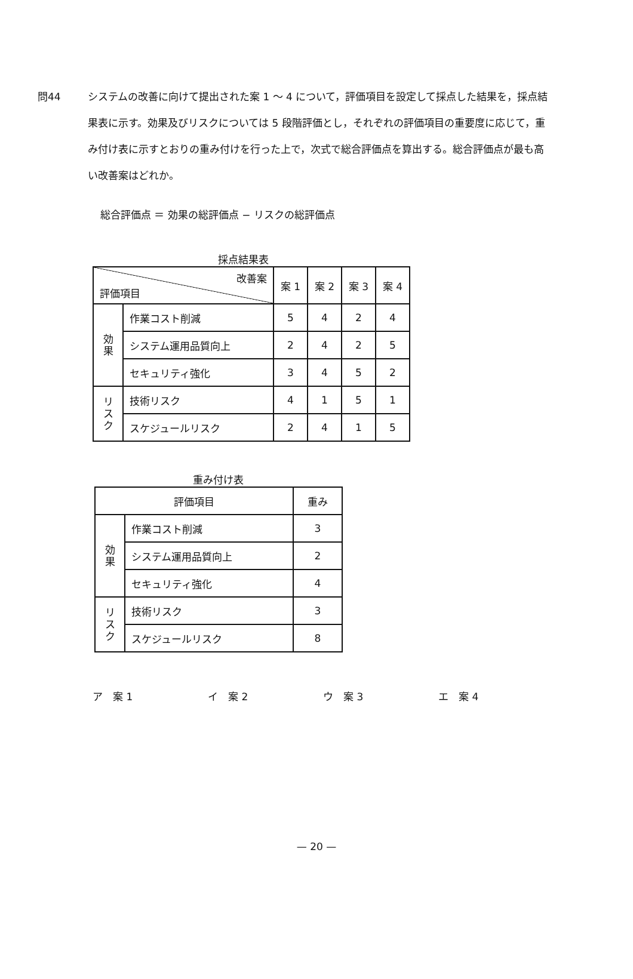問44 システムの改善に向けて提出された案 1 〜 4 について，評価項目を設定して採点した結果を，採点結果表に示す。効果及びリスクについては 5 段階評価とし，それぞれの評価項目の重要度に応じて，重み付け表に示すとおりの重み付けを行った上で，次式で総合評価点を算出する。総合評価点が最も高い改善案はどれか。
総合評価点 ＝ 効果の総評価点 − リスクの総評価点
採点結果表
| 改善案 評価項目 | | 案 1 | 案 2 | 案 3 | 案 4 |
| --- | --- | --- | --- | --- | --- |
| 効 果 | 作業コスト削減 | 5 | 4 | 2 | 4 |
| | システム運用品質向上 | 2 | 4 | 2 | 5 |
| | セキュリティ強化 | 3 | 4 | 5 | 2 |
| リ ス ク | 技術リスク | 4 | 1 | 5 | 1 |
| | スケジュールリスク | 2 | 4 | 1 | 5 |
重み付け表
| 評価項目 | | 重み |
| --- | --- | --- |
| 効 果 | 作業コスト削減 | 3 |
| | システム運用品質向上 | 2 |
| | セキュリティ強化 | 4 |
| リ ス ク | 技術リスク | 3 |
| | スケジュールリスク | 8 |
ア　案 1 イ　案 2 ウ　案 3 エ　案 4
— 20 —